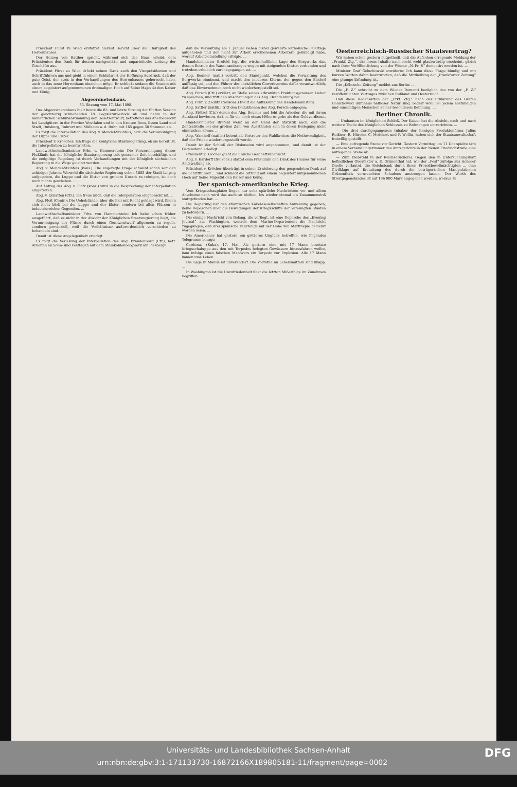Präsident Fürst zu Wied erstattet hierauf Bericht über die Thätigkeit des Herrenhauses.
Der Herzog von Ratibor spricht, während sich das Haus erhebt, dem Präsidenten den Dank für dessen sachgemäße und unparteiische Leitung der Geschäfte aus.
Präsident Fürst zu Wied drückt seinen Dank auch den Vizepräsidenten und Schriftführern aus und giebt in einem Schlußwort der Hoffnung Ausdruck, daß der gute Geist, der stets in den Verhandlungen des Herrenhauses geherrscht habe, auch in das neue Herrenhaus einziehen möge. Er schließt sodann die Session mit einem begeistert aufgenommenen dreimaligen Hoch auf Seine Majestät den Kaiser und König.
Abgeordnetenhaus.
83. Sitzung vom 17. Mai 1898.
Das Abgeordnetenhaus hielt heute die 83. und letzte Sitzung der fünften Session der gleichzeitig schließenden 18. Legislaturperiode ab und nahm in der namentlichen Schlußabstimmung den Gesetzentwurf, betreffend das Anerbenrecht bei Landgütern in der Provinz Westfalen und in den Kreisen Rees, Essen Land und Stadt, Duisburg, Ruhrort und Mülheim a. d. Ruhr, mit 165 gegen 50 Stimmen an.
Es folgt die Interpellation des Abg. v. Mendel-Steinfels, betr. die Verunreinigung der Luppe und Elster.
Präsident v. Kroecher: Ich frage die Königliche Staatsregierung, ob sie bereit ist, die Interpellation zu beantworten.
Landwirthschaftsminister Frhr. v. Hammerstein: Die Verunreinigung dieser Flußläufe hat die Königliche Staatsregierung seit geraumer Zeit beschäftigt und die endgiltige Regelung ist durch Verhandlungen mit der Königlich sächsischen Regierung in die Wege geleitet worden. ...
Abg. v. Mendel-Steinfels (kons.): Die angeregte Frage schwebt schon seit den achtziger Jahren. Wiewohl die sächsische Regierung schon 1885 der Stadt Leipzig aufgegeben, die Luppe und die Elster von grobem Unrath zu reinigen, ist doch noch nichts geschehen. ...
Auf Antrag des Abg. v. Plötz (kons.) wird in die Besprechung der Interpellation eingetreten.
Abg. v. Eynatten (Ctr.): Ich freue mich, daß die Interpellation eingebracht ist. ...
Abg. Pleß (Centr.): Die Uebelstände, über die hier mit Recht geklagt wird, finden sich nicht bloß bei der Luppe und der Elster, sondern bei allen Flüssen in industriereichen Gegenden. ...
Landwirthschaftsminister Frhr. von Hammerstein: Ich habe schon früher ausgeführt, daß es nicht in der Absicht der Königlichen Staatsregierung liegt, die Verunreinigung der Flüsse durch einen Gesetzentwurf allgemein zu regeln, sondern provinziell, weil die Verhältnisse außerordentlich verschieden zu behandeln sind. ...
Damit ist diese Angelegenheit erledigt.
Es folgt die Verlesung der Interpellation des Abg. Brandenburg (Ctr.), betr. Arbeiten an Sonn- und Festtagen auf dem Steinkohlenbergwerk am Piesberge. ...
daß die Verwaltung am 1. Januar sieben bisher gewährte katholische Feiertage aufgehoben und den nicht zur Arbeit erschienenen Arbeitern gekündigt habe, worauf Arbeitseinstellung erfolgte. ...
Handelsminister Brefeld legt die wirthschaftliche Lage des Bergwerks dar, dessen Betrieb des Wasserandranges wegen mit steigenden Kosten verbunden und trotzdem erheblich zurückgegangen sei. ...
Abg. Beumer (natl.) vertritt den Standpunkt, welchen die Verwaltung des Bergwerks einnimmt, und macht den niederen Klerus, der gegen den Bischof auffässig sei, und den Führer des christlichen Gewerkvereins dafür verantwortlich, daß das Einvernehmen noch nicht wiederhergestellt sei.
Abg. Porsch (Ctr.) erklärt, an Stelle seines erkrankten Fraktionsgenossen Lieber zu sprechen, und tritt den Anschauungen des Abg. Brandenburg bei.
Abg. Frhr. v. Zedlitz (freikons.) theilt die Auffassung des Handelsministers.
Abg. Sattler (natlib.) tritt den Deduktionen des Abg. Porsch entgegen;
Abg. Stötzel (Ctr.) denen des Abg. Beumer und lobt die Arbeiter, die mit ihrem Ausstand bewiesen, daß es für sie noch etwas Höheres gebe als den Geldverdienst.
Handelsminister Brefeld weist an der Hand der Statistik nach, daß die Zentralstelle bei der großen Zahl von Ausständen sich in deren Beilegung nicht einmischen könne. ...
Abg. Wamhoff (natlib.) betont als Vertreter des Wahlkreises die Nothwendigkeit, daß der Friede wiederhergestellt werde.
Damit ist der Schluß der Diskussion wird angenommen, und damit ist der Gegenstand erledigt. ...
Präsident v. Kröcher giebt die übliche Geschäftsübersicht.
Abg. v. Kardorff (freikons.) stattet dem Präsidium den Dank des Hauses für seine Amtswaltung ab.
Präsident v. Kröcher überträgt in seiner Erwiderung den gespendeten Dank auf die Schriftführer ... und schließt die Sitzung mit einem begeistert aufgenommenen Hoch auf Seine Majestät den Kaiser und König.
Der spanisch-amerikanische Krieg.
Vom Kriegsschauplatze liegen nur sehr spärliche Nachrichten vor und allem Anscheine nach wird das auch so bleiben, bis wieder einmal ein Zusammenstoß stattgefunden hat. ...
Die Regierung hat den atlantischen Kabel-Gesellschaften Anweisung gegeben, keine Depeschen über die Bewegungen der Kriegsschiffe der Vereinigten Staaten zu befördern. ...
Die einzige Nachricht von Belang, die vorliegt, ist eine Depesche des „Evening Journal“ aus Washington, wonach dem Marine-Departement die Nachricht zugegangen, daß drei spanische Fahrzeuge auf der Höhe von Martinique bemerkt worden seien. ...
Die Amerikaner hat gestern ein größeres Unglück betroffen, wie folgendes Telegramm besagt:
Cardenas (Kuba), 17. Mai. Als gestern eine mit 17 Mann besetzte Kriegsschaluppe aus den mit Torpedos belegten Gewässern hinausfahren wollte, kam infolge eines falschen Manövers ein Torpedo zur Explosion. Alle 17 Mann kamen ums Leben.
Die Lage in Manila ist unverändert. Die Vorräthe an Lebensmitteln sind knapp. ...
In Washington ist die Unzufriedenheit über die letzten Mißerfolge im Zunehmen begriffen. ...
Oesterreichisch-Russischer Staatsvertrag?
Wir haben schon gestern mitgetheilt, daß die Aufsehen erregende Meldung der „Frankf. Ztg.“, die ihrem Inhalte nach recht wohl glaubwürdig erscheint, gleich nach ihrer Veröffentlichung von der Wiener „N. Fr. P.“ dementirt worden ist. ...
Minister Graf Goluchowski erwiderte: Ich kann diese Frage bündig und mit kurzen Worten dahin beantworten, daß die Mittheilung der „Frankfurter Zeitung“ eine plumpe Erfindung ist.
Die „Kölnische Zeitung“ meldet aus Berlin: ...
Die „F. Z.“ schreibt zu dem Wiener Dementi bezüglich des von der „F. Z.“ veröffentlichten Vertrages zwischen Rußland und Oesterreich: ...
Daß diese Redensarten der „Frkf. Ztg.“ nach der Erklärung des Grafen Goluchowski durchaus haltloser Natur sind, bedarf wohl bei jedem anständigen und einsichtigen Menschen keiner besonderen Betonung. ...
Berliner Chronik.
— Umbauten im königlichen Schloß. Der Kaiser hat die Absicht, nach und nach weitere Theile des königlichen Schlosses zu Wohnungen einzurichten. ...
— Die drei durchgegangenen Inhaber der hiesigen Produktenfirma Julius Reißner, R. Hürche, C. Melchert und F. Wollin, haben sich der Staatsanwaltschaft freiwillig gestellt. ...
— Eine aufregende Szene vor Gericht. Gestern Vormittag um 11 Uhr spielte sich in einem Verhandlungszimmer des Amtsgerichts in der Neuen Friedrichstraße eine aufregende Szene ab. ...
— Zum Diebstahl in der Reichsdruckerei. Gegen den in Untersuchungshaft befindlichen Oberfaktor a. D. Grünenthal hat, wie der „Post“ zufolge aus sicherer Quelle verlautet, die Reichsbank durch ihren Prozeßbevollmächtigten ... eine Civilklage auf Erstattung des durch die betrügerischen Manipulationen Grünenthals verursachten Schadens anstrengen lassen. Der Werth des Streitgegenstandes ist auf 196 000 Mark angegeben worden, woraus zu
Universitäts- und Landesbibliothek Sachsen-Anhalt
urn:nbn:de:gbv:3:1-171133730-16872166X189805181-11/fragment/page=0002 DFG